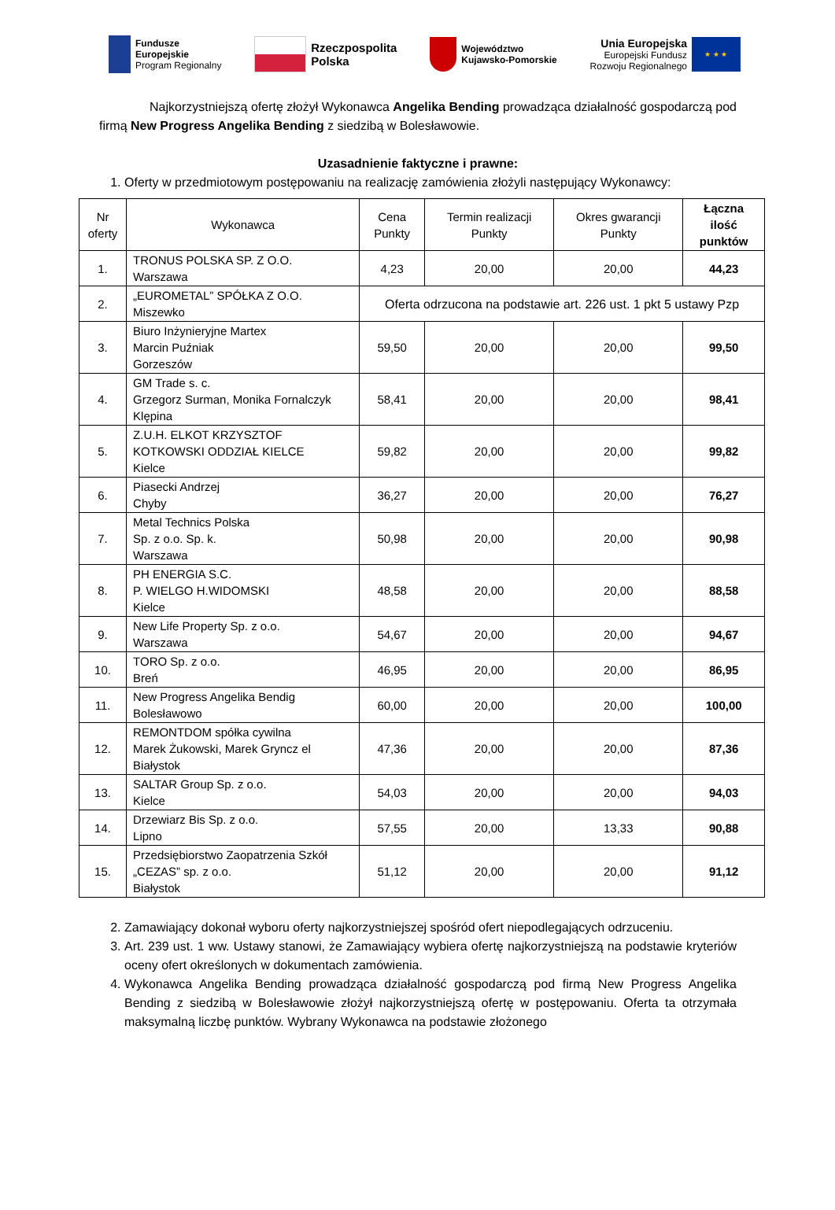Fundusze
Europejskie
Program Regionalny
Rzeczpospolita
Polska
Województwo
Kujawsko-Pomorskie
Unia Europejska
Europejski Fundusz
Rozwoju Regionalnego
★ ★ ★
Najkorzystniejszą ofertę złożył Wykonawca Angelika Bending prowadząca działalność gospodarczą pod firmą New Progress Angelika Bending z siedzibą w Bolesławowie.
Uzasadnienie faktyczne i prawne:
1. Oferty w przedmiotowym postępowaniu na realizację zamówienia złożyli następujący Wykonawcy:
| Nr oferty | Wykonawca | Cena Punkty | Termin realizacji Punkty | Okres gwarancji Punkty | Łączna ilość punktów |
| --- | --- | --- | --- | --- | --- |
| 1. | TRONUS POLSKA SP. Z O.O. Warszawa | 4,23 | 20,00 | 20,00 | 44,23 |
| 2. | „EUROMETAL” SPÓŁKA Z O.O. Miszewko | Oferta odrzucona na podstawie art. 226 ust. 1 pkt 5 ustawy Pzp | | | |
| 3. | Biuro Inżynieryjne Martex Marcin Puźniak Gorzeszów | 59,50 | 20,00 | 20,00 | 99,50 |
| 4. | GM Trade s. c. Grzegorz Surman, Monika Fornalczyk Klępina | 58,41 | 20,00 | 20,00 | 98,41 |
| 5. | Z.U.H. ELKOT KRZYSZTOF KOTKOWSKI ODDZIAŁ KIELCE Kielce | 59,82 | 20,00 | 20,00 | 99,82 |
| 6. | Piasecki Andrzej Chyby | 36,27 | 20,00 | 20,00 | 76,27 |
| 7. | Metal Technics Polska Sp. z o.o. Sp. k. Warszawa | 50,98 | 20,00 | 20,00 | 90,98 |
| 8. | PH ENERGIA S.C. P. WIELGO H.WIDOMSKI Kielce | 48,58 | 20,00 | 20,00 | 88,58 |
| 9. | New Life Property Sp. z o.o. Warszawa | 54,67 | 20,00 | 20,00 | 94,67 |
| 10. | TORO Sp. z o.o. Breń | 46,95 | 20,00 | 20,00 | 86,95 |
| 11. | New Progress Angelika Bendig Bolesławowo | 60,00 | 20,00 | 20,00 | 100,00 |
| 12. | REMONTDOM spółka cywilna Marek Żukowski, Marek Gryncz el Białystok | 47,36 | 20,00 | 20,00 | 87,36 |
| 13. | SALTAR Group Sp. z o.o. Kielce | 54,03 | 20,00 | 20,00 | 94,03 |
| 14. | Drzewiarz Bis Sp. z o.o. Lipno | 57,55 | 20,00 | 13,33 | 90,88 |
| 15. | Przedsiębiorstwo Zaopatrzenia Szkół „CEZAS” sp. z o.o. Białystok | 51,12 | 20,00 | 20,00 | 91,12 |
2. Zamawiający dokonał wyboru oferty najkorzystniejszej spośród ofert niepodlegających odrzuceniu.
3. Art. 239 ust. 1 ww. Ustawy stanowi, że Zamawiający wybiera ofertę najkorzystniejszą na podstawie kryteriów oceny ofert określonych w dokumentach zamówienia.
4. Wykonawca Angelika Bending prowadząca działalność gospodarczą pod firmą New Progress Angelika Bending z siedzibą w Bolesławowie złożył najkorzystniejszą ofertę w postępowaniu. Oferta ta otrzymała maksymalną liczbę punktów. Wybrany Wykonawca na podstawie złożonego